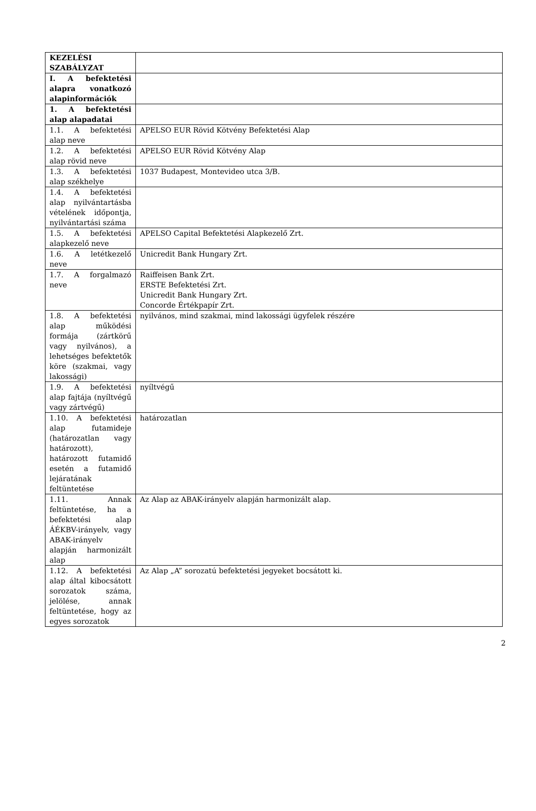| KEZELÉSI SZABÁLYZAT | |
| I. A befektetési alapra vonatkozó alapinformációk | |
| 1. A befektetési alap alapadatai | |
| 1.1. A befektetési alap neve | APELSO EUR Rövid Kötvény Befektetési Alap |
| 1.2. A befektetési alap rövid neve | APELSO EUR Rövid Kötvény Alap |
| 1.3. A befektetési alap székhelye | 1037 Budapest, Montevideo utca 3/B. |
| 1.4. A befektetési alap nyilvántartásba vételének időpontja, nyilvántartási száma | |
| 1.5. A befektetési alapkezelő neve | APELSO Capital Befektetési Alapkezelő Zrt. |
| 1.6. A letétkezelő neve | Unicredit Bank Hungary Zrt. |
| 1.7. A forgalmazó neve | Raiffeisen Bank Zrt. ERSTE Befektetési Zrt. Unicredit Bank Hungary Zrt. Concorde Értékpapír Zrt. |
| 1.8. A befektetési alap működési formája (zártkörű vagy nyilvános), a lehetséges befektetők köre (szakmai, vagy lakossági) | nyilvános, mind szakmai, mind lakossági ügyfelek részére |
| 1.9. A befektetési alap fajtája (nyíltvégű vagy zártvégű) | nyíltvégű |
| 1.10. A befektetési alap futamideje (határozatlan vagy határozott), határozott futamidő esetén a futamidő lejáratának feltüntetése | határozatlan |
| 1.11. Annak feltüntetése, ha a befektetési alap ÁÉKBV-irányelv, vagy ABAK-irányelv alapján harmonizált alap | Az Alap az ABAK-irányelv alapján harmonizált alap. |
| 1.12. A befektetési alap által kibocsátott sorozatok száma, jelölése, annak feltüntetése, hogy az egyes sorozatok | Az Alap „A” sorozatú befektetési jegyeket bocsátott ki. |
2